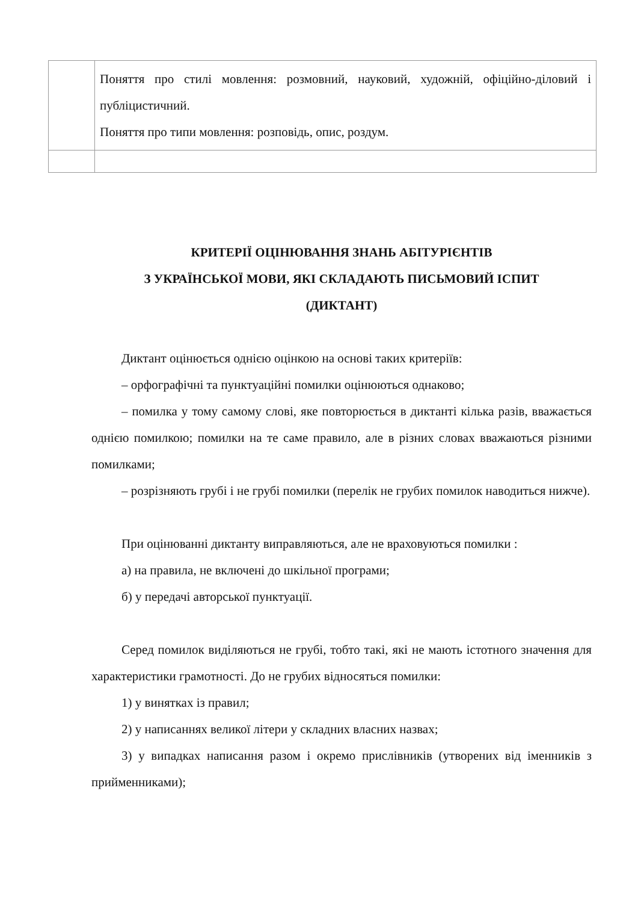| | Поняття про стилі мовлення: розмовний, науковий, художній, офіційно-діловий і публіцистичний. Поняття про типи мовлення: розповідь, опис, роздум. |
КРИТЕРІЇ ОЦІНЮВАННЯ ЗНАНЬ АБІТУРІЄНТІВ
З УКРАЇНСЬКОЇ МОВИ, ЯКІ СКЛАДАЮТЬ ПИСЬМОВИЙ ІСПИТ
(ДИКТАНТ)
Диктант оцінюється однією оцінкою на основі таких критеріїв:
– орфографічні та пунктуаційні помилки оцінюються однаково;
– помилка у тому самому слові, яке повторюється в диктанті кілька разів, вважається однією помилкою; помилки на те саме правило, але в різних словах вважаються різними помилками;
– розрізняють грубі і не грубі помилки (перелік не грубих помилок наводиться нижче).
При оцінюванні диктанту виправляються, але не враховуються помилки :
а) на правила, не включені до шкільної програми;
б) у передачі авторської пунктуації.
Серед помилок виділяються не грубі, тобто такі, які не мають істотного значення для характеристики грамотності. До не грубих відносяться помилки:
1) у винятках із правил;
2) у написаннях великої літери у складних власних назвах;
3) у випадках написання разом і окремо прислівників (утворених від іменників з прийменниками);